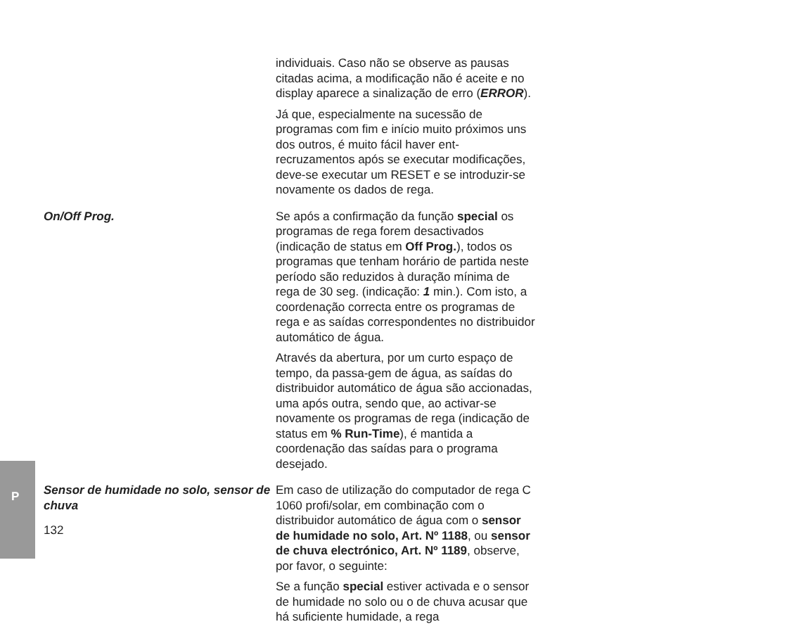P
individuais. Caso não se observe as pausas citadas acima, a modificação não é aceite e no display aparece a sinalização de erro (ERROR).
Já que, especialmente na sucessão de programas com fim e início muito próximos uns dos outros, é muito fácil haver ent-recruzamentos após se executar modificações, deve-se executar um RESET e se introduzir-se novamente os dados de rega.
On/Off Prog. Se após a confirmação da função special os programas de rega forem desactivados (indicação de status em Off Prog.), todos os programas que tenham horário de partida neste período são reduzidos à duração mínima de rega de 30 seg. (indicação: 1 min.). Com isto, a coordenação correcta entre os programas de rega e as saídas correspondentes no distribuidor automático de água.
Através da abertura, por um curto espaço de tempo, da passa-gem de água, as saídas do distribuidor automático de água são accionadas, uma após outra, sendo que, ao activar-se novamente os programas de rega (indicação de status em % Run-Time), é mantida a coordenação das saídas para o programa desejado.
Sensor de humidade no solo, sensor de chuva
Em caso de utilização do computador de rega C 1060 profi/solar, em combinação com o distribuidor automático de água com o sensor de humidade no solo, Art. Nº 1188, ou sensor de chuva electrónico, Art. Nº 1189, observe, por favor, o seguinte:
Se a função special estiver activada e o sensor de humidade no solo ou o de chuva acusar que há suficiente humidade, a rega
132